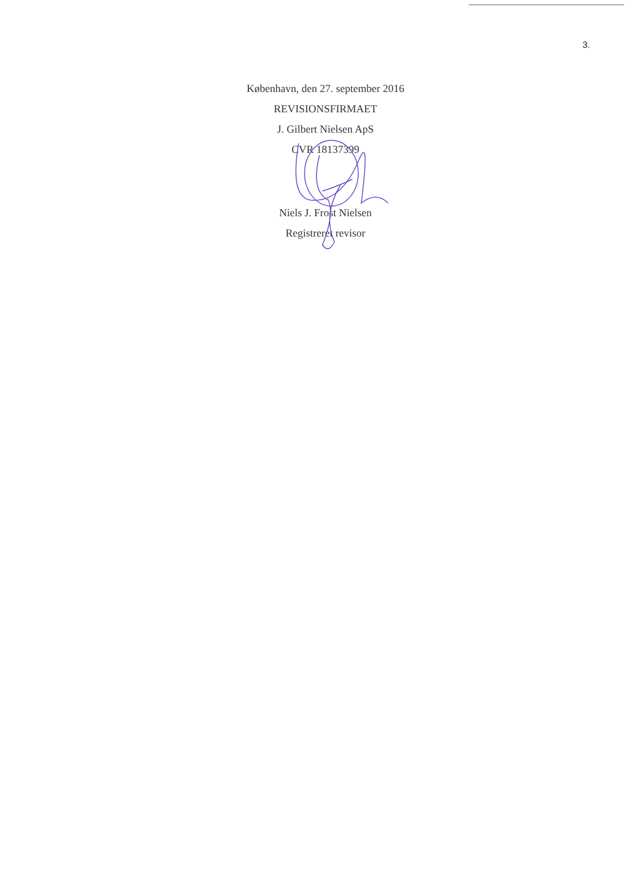3.
København, den 27. september 2016
REVISIONSFIRMAET
J. Gilbert Nielsen ApS
CVR 18137399
Niels J. Frost Nielsen
Registreret revisor